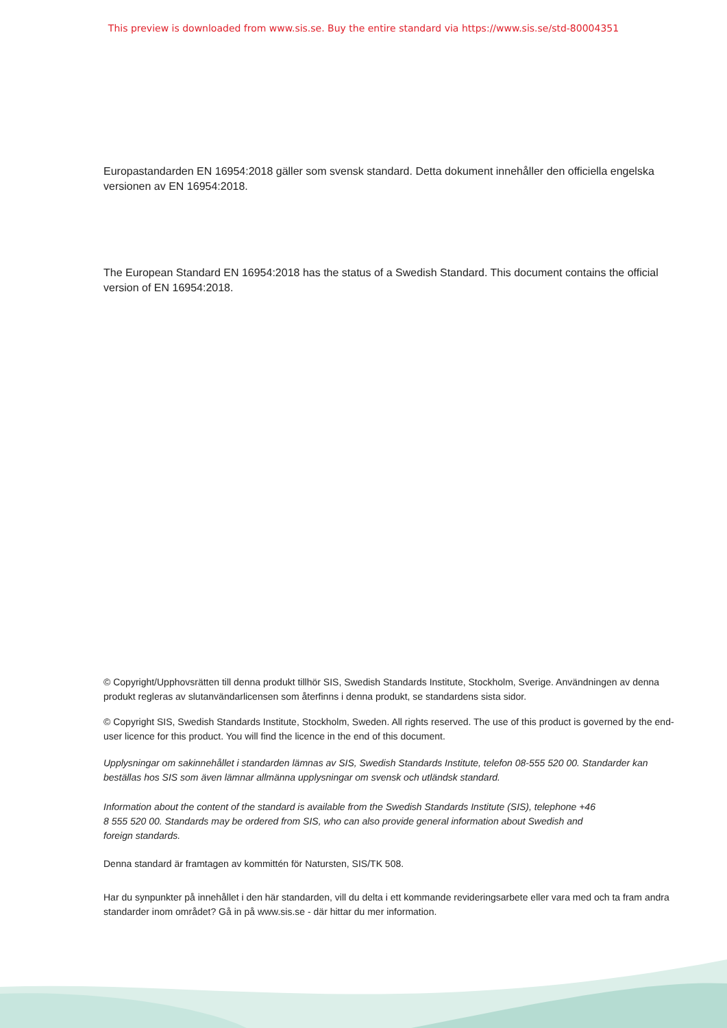This preview is downloaded from www.sis.se. Buy the entire standard via https://www.sis.se/std-80004351
Europastandarden EN 16954:2018 gäller som svensk standard. Detta dokument innehåller den officiella engelska versionen av EN 16954:2018.
The European Standard EN 16954:2018 has the status of a Swedish Standard. This document contains the official version of EN 16954:2018.
© Copyright/Upphovsrätten till denna produkt tillhör SIS, Swedish Standards Institute, Stockholm, Sverige. Användningen av denna produkt regleras av slutanvändarlicensen som återfinns i denna produkt, se standardens sista sidor.
© Copyright SIS, Swedish Standards Institute, Stockholm, Sweden. All rights reserved. The use of this product is governed by the end-user licence for this product. You will find the licence in the end of this document.
Upplysningar om sakinnehållet i standarden lämnas av SIS, Swedish Standards Institute, telefon 08-555 520 00. Standarder kan beställas hos SIS som även lämnar allmänna upplysningar om svensk och utländsk standard.
Information about the content of the standard is available from the Swedish Standards Institute (SIS), telephone +46 8 555 520 00. Standards may be ordered from SIS, who can also provide general information about Swedish and foreign standards.
Denna standard är framtagen av kommittén för Natursten, SIS/TK 508.
Har du synpunkter på innehållet i den här standarden, vill du delta i ett kommande revideringsarbete eller vara med och ta fram andra standarder inom området? Gå in på www.sis.se - där hittar du mer information.